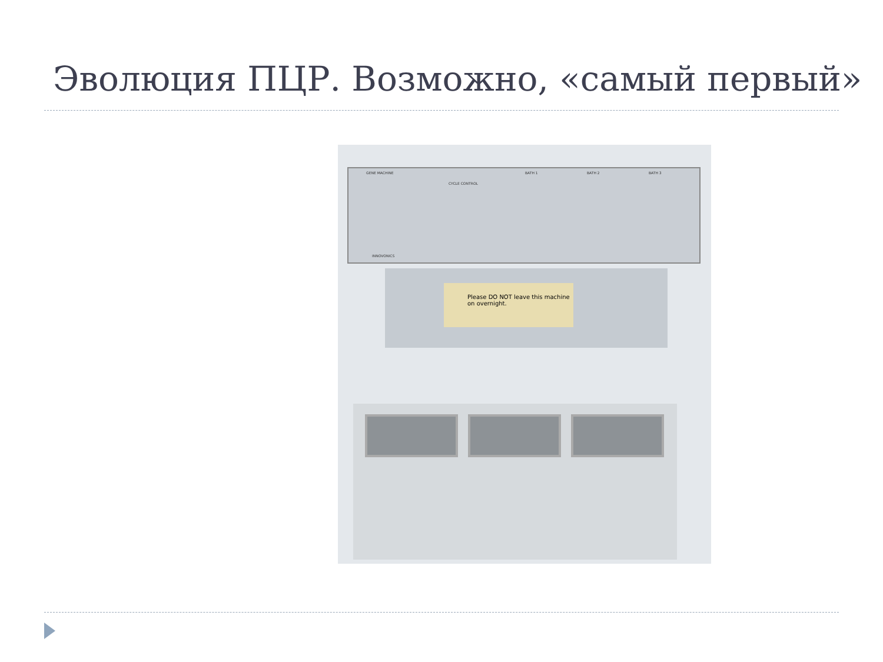Эволюция ПЦР. Возможно, «самый первый»
GENE MACHINE
CYCLE CONTROL
BATH 1 BATH 2 BATH 3
INNOVONICS
Please DO NOT leave this machine on overnight.